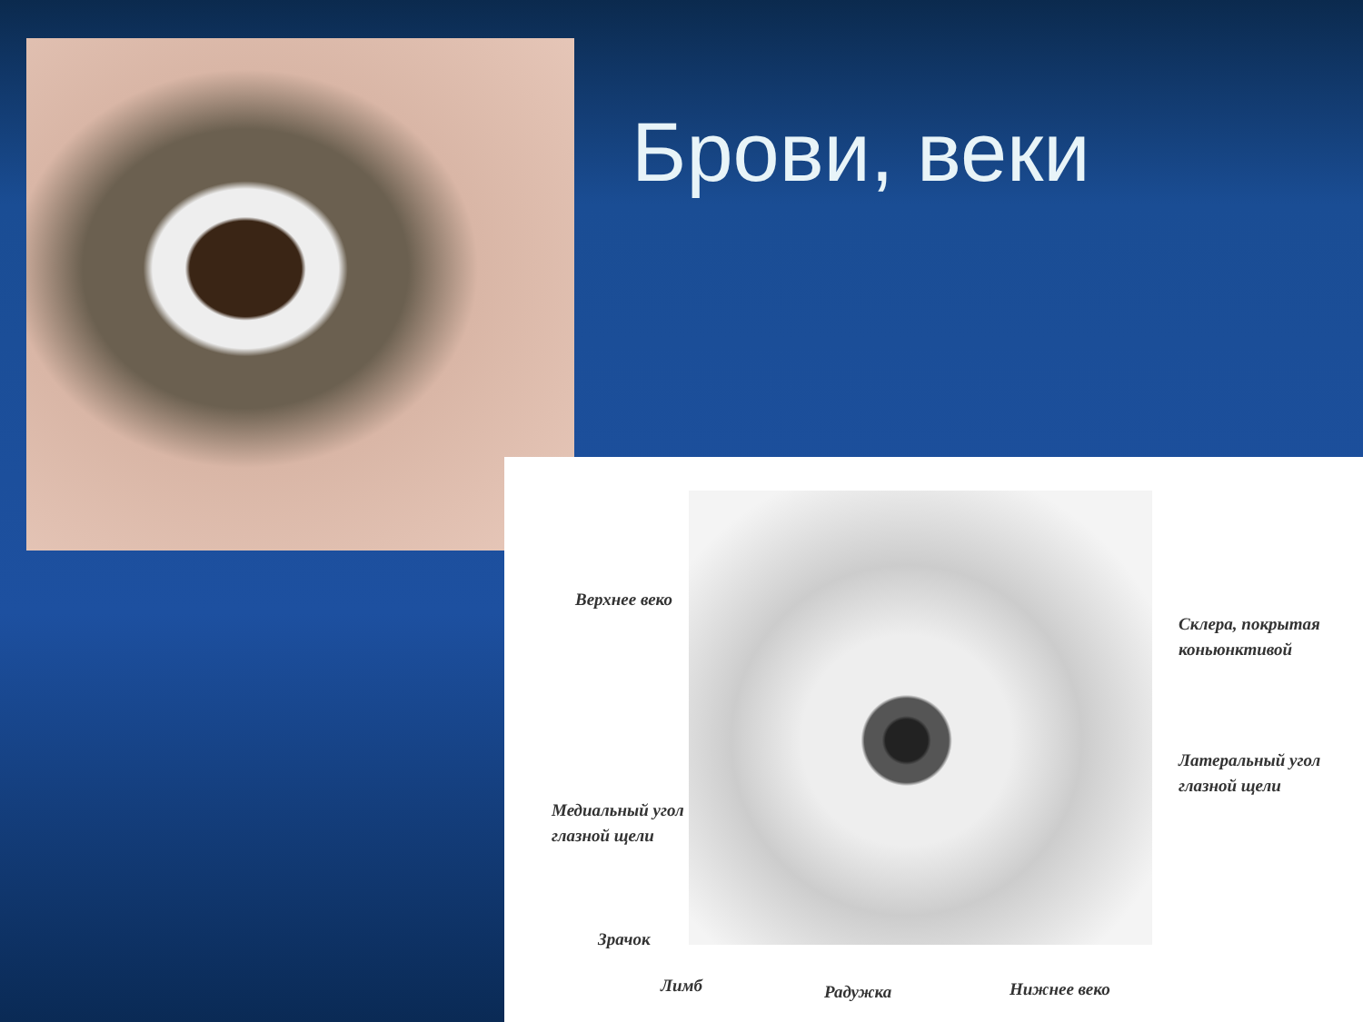Брови, веки
Верхнее веко
Склера, покрытая
коньюнктивой
Латеральный угол
глазной щели
Медиальный угол
глазной щели
Зрачок
Лимб Радужка Нижнее веко